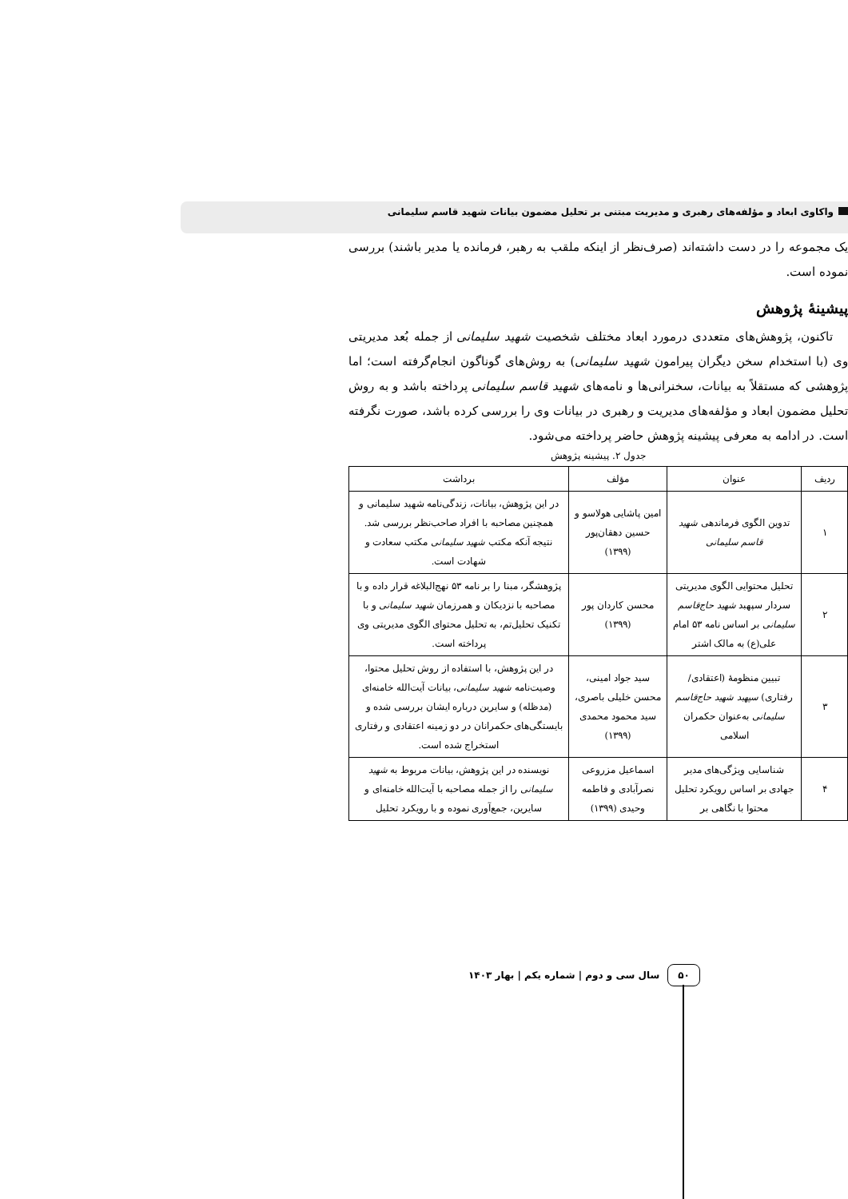واکاوی ابعاد و مؤلفه‌های رهبری و مدیریت مبتنی بر تحلیل مضمون بیانات شهید قاسم سلیمانی
یک مجموعه را در دست داشته‌اند (صرف‌نظر از اینکه ملقب به رهبر، فرمانده یا مدیر باشند) بررسی نموده است.
پیشینهٔ پژوهش
تاکنون، پژوهش‌های متعددی درمورد ابعاد مختلف شخصیت شهید سلیمانی از جمله بُعد مدیریتی وی (با استخدام سخن دیگران پیرامون شهید سلیمانی) به روش‌های گوناگون انجام‌گرفته است؛ اما پژوهشی که مستقلاً به بیانات، سخنرانی‌ها و نامه‌های شهید قاسم سلیمانی پرداخته باشد و به روش تحلیل مضمون ابعاد و مؤلفه‌های مدیریت و رهبری در بیانات وی را بررسی کرده باشد، صورت نگرفته است. در ادامه به معرفی پیشینه پژوهش حاضر پرداخته می‌شود.
جدول ۲. پیشینه پژوهش
| ردیف | عنوان | مؤلف | برداشت |
| --- | --- | --- | --- |
| ۱ | تدوین الگوی فرماندهی شهید قاسم سلیمانی | امین پاشایی هولاسو و حسین دهقان‌پور (۱۳۹۹) | در این پژوهش، بیانات، زندگی‌نامه شهید سلیمانی و همچنین مصاحبه با افراد صاحب‌نظر بررسی شد. نتیجه آنکه مکتب شهید سلیمانی مکتب سعادت و شهادت است. |
| ۲ | تحلیل محتوایی الگوی مدیریتی سردار سپهبد شهید حاج‌قاسم سلیمانی بر اساس نامه ۵۳ امام علی(ع) به مالک اشتر | محسن کاردان پور (۱۳۹۹) | پژوهشگر، مبنا را بر نامه ۵۳ نهج‌البلاغه قرار داده و با مصاحبه با نزدیکان و همرزمان شهید سلیمانی و با تکنیک تحلیل‌تم، به تحلیل محتوای الگوی مدیریتی وی پرداخته است. |
| ۳ | تبیین منظومهٔ (اعتقادی/ رفتاری) سپهبد شهید حاج‌قاسم سلیمانی به‌عنوان حکمران اسلامی | سید جواد امینی، محسن خلیلی باصری، سید محمود محمدی (۱۳۹۹) | در این پژوهش، با استفاده از روش تحلیل محتوا، وصیت‌نامه شهید سلیمانی ، بیانات آیت‌الله خامنه‌ای (مدظله) و سایرین درباره ایشان بررسی شده و بایستگی‌های حکمرانان در دو زمینه اعتقادی و رفتاری استخراج شده است. |
| ۴ | شناسایی ویژگی‌های مدیر جهادی بر اساس رویکرد تحلیل محتوا با نگاهی بر | اسماعیل مزروعی نصرآبادی و فاطمه وحیدی (۱۳۹۹) | نویسنده در این پژوهش، بیانات مربوط به شهید سلیمانی را از جمله مصاحبه با آیت‌الله خامنه‌ای و سایرین، جمع‌آوری نموده و با رویکرد تحلیل |
۵۰ سال سی و دوم | شماره یکم | بهار ۱۴۰۳